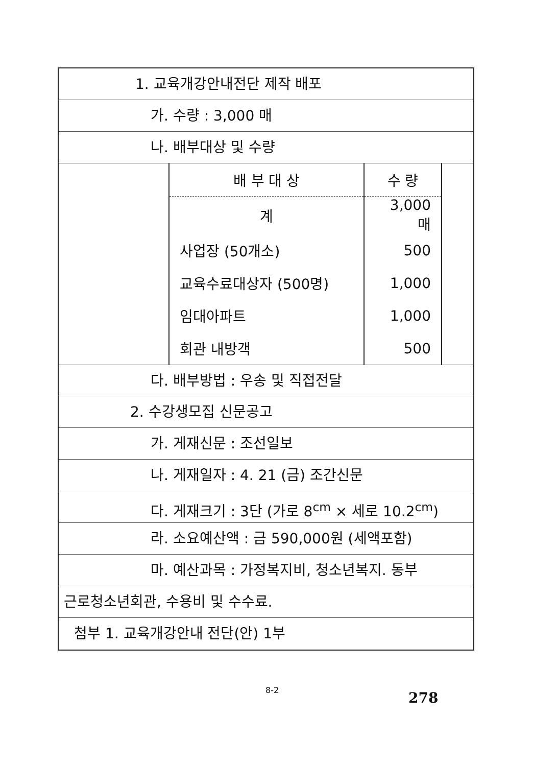1. 교육개강안내전단 제작 배포
가. 수량 : 3,000 매
나. 배부대상 및 수량
| 배 부 대 상 | 수 량 |
| --- | --- |
| 계 | 3,000 매 |
| 사업장 (50개소) | 500 |
| 교육수료대상자 (500명) | 1,000 |
| 임대아파트 | 1,000 |
| 회관 내방객 | 500 |
다. 배부방법 : 우송 및 직접전달
2. 수강생모집 신문공고
가. 게재신문 : 조선일보
나. 게재일자 : 4. 21 (금) 조간신문
다. 게재크기 : 3단 (가로 8<sup>cm</sup> × 세로 10.2<sup>cm</sup>)
라. 소요예산액 : 금 590,000원 (세액포함)
마. 예산과목 : 가정복지비, 청소년복지. 동부
근로청소년회관, 수용비 및 수수료.
첨부 1. 교육개강안내 전단(안) 1부
8-2 278